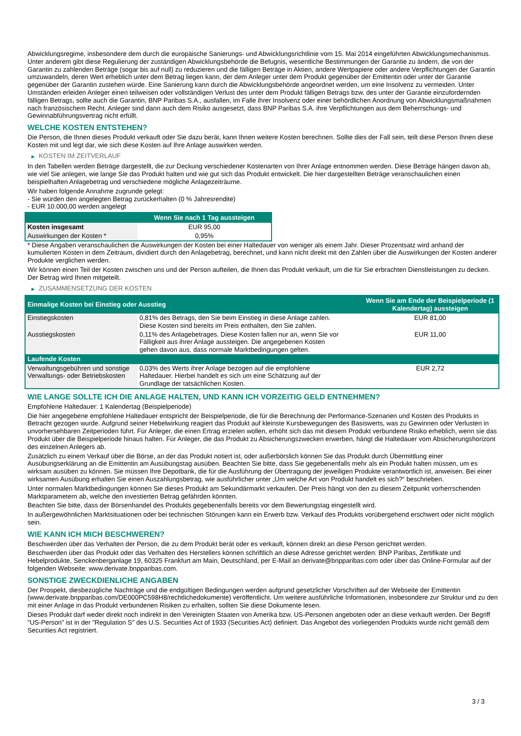Abwicklungsregime, insbesondere dem durch die europäische Sanierungs- und Abwicklungsrichtlinie vom 15. Mai 2014 eingeführten Abwicklungsmechanismus. Unter anderem gibt diese Regulierung der zuständigen Abwicklungsbehörde die Befugnis, wesentliche Bestimmungen der Garantie zu ändern, die von der Garantin zu zahlenden Beträge (sogar bis auf null) zu reduzieren und die fälligen Beträge in Aktien, andere Wertpapiere oder andere Verpflichtungen der Garantin umzuwandeln, deren Wert erheblich unter dem Betrag liegen kann, der dem Anleger unter dem Produkt gegenüber der Emittentin oder unter der Garantie gegenüber der Garantin zustehen würde. Eine Sanierung kann durch die Abwicklungsbehörde angeordnet werden, um eine Insolvenz zu vermeiden. Unter Umständen erleiden Anleger einen teilweisen oder vollständigen Verlust des unter dem Produkt fälligen Betrags bzw. des unter der Garantie einzufordernden fälligen Betrags, sollte auch die Garantin, BNP Paribas S.A., ausfallen, im Falle ihrer Insolvenz oder einer behördlichen Anordnung von Abwicklungsmaßnahmen nach französischem Recht. Anleger sind dann auch dem Risiko ausgesetzt, dass BNP Paribas S.A. ihre Verpflichtungen aus dem Beherrschungs- und Gewinnabführungsvertrag nicht erfüllt.
WELCHE KOSTEN ENTSTEHEN?
Die Person, die Ihnen dieses Produkt verkauft oder Sie dazu berät, kann Ihnen weitere Kosten berechnen. Sollte dies der Fall sein, teilt diese Person Ihnen diese Kosten mit und legt dar, wie sich diese Kosten auf Ihre Anlage auswirken werden.
▶ KOSTEN IM ZEITVERLAUF
In den Tabellen werden Beträge dargestellt, die zur Deckung verschiedener Kostenarten von Ihrer Anlage entnommen werden. Diese Beträge hängen davon ab, wie viel Sie anlegen, wie lange Sie das Produkt halten und wie gut sich das Produkt entwickelt. Die hier dargestellten Beträge veranschaulichen einen beispielhaften Anlagebetrag und verschiedene mögliche Anlagezeiträume.
Wir haben folgende Annahme zugrunde gelegt:
- Sie würden den angelegten Betrag zurückerhalten (0 % Jahresrendite)
- EUR 10.000,00 werden angelegt
| | Wenn Sie nach 1 Tag aussteigen |
| --- | --- |
| Kosten insgesamt | EUR 95,00 |
| Auswirkungen der Kosten * | 0,95% |
* Diese Angaben veranschaulichen die Auswirkungen der Kosten bei einer Haltedauer von weniger als einem Jahr. Dieser Prozentsatz wird anhand der kumulierten Kosten in dem Zeitraum, dividiert durch den Anlagebetrag, berechnet, und kann nicht direkt mit den Zahlen über die Auswirkungen der Kosten anderer Produkte verglichen werden.
Wir können einen Teil der Kosten zwischen uns und der Person aufteilen, die Ihnen das Produkt verkauft, um die für Sie erbrachten Dienstleistungen zu decken. Der Betrag wird Ihnen mitgeteilt.
▶ ZUSAMMENSETZUNG DER KOSTEN
| Einmalige Kosten bei Einstieg oder Ausstieg | | Wenn Sie am Ende der Beispielperiode (1 Kalendertag) aussteigen |
| --- | --- | --- |
| Einstiegskosten | 0,81% des Betrags, den Sie beim Einstieg in diese Anlage zahlen. Diese Kosten sind bereits im Preis enthalten, den Sie zahlen. | EUR 81,00 |
| Ausstiegskosten | 0,11% des Anlagebetrages. Diese Kosten fallen nur an, wenn Sie vor Fälligkeit aus ihrer Anlage aussteigen. Die angegebenen Kosten gehen davon aus, dass normale Marktbedingungen gelten. | EUR 11,00 |
| Laufende Kosten | | |
| Verwaltungsgebühren und sonstige Verwaltungs- oder Betriebskosten | 0,03% des Werts ihrer Anlage bezogen auf die empfohlene Haltedauer. Hierbei handelt es sich um eine Schätzung auf der Grundlage der tatsächlichen Kosten. | EUR 2,72 |
WIE LANGE SOLLTE ICH DIE ANLAGE HALTEN, UND KANN ICH VORZEITIG GELD ENTNEHMEN?
Empfohlene Haltedauer: 1 Kalendertag (Beispielperiode)
Die hier angegebene empfohlene Haltedauer entspricht der Beispielperiode, die für die Berechnung der Performance-Szenarien und Kosten des Produkts in Betracht gezogen wurde. Aufgrund seiner Hebelwirkung reagiert das Produkt auf kleinste Kursbewegungen des Basiswerts, was zu Gewinnen oder Verlusten in unvorhersehbaren Zeitperioden führt. Für Anleger, die einen Ertrag erzielen wollen, erhöht sich das mit diesem Produkt verbundene Risiko erheblich, wenn sie das Produkt über die Beispielperiode hinaus halten. Für Anleger, die das Produkt zu Absicherungszwecken erwerben, hängt die Haltedauer vom Absicherungshorizont des einzelnen Anlegers ab.
Zusätzlich zu einem Verkauf über die Börse, an der das Produkt notiert ist, oder außerbörslich können Sie das Produkt durch Übermittlung einer Ausübungserklärung an die Emittentin am Ausübungstag ausüben. Beachten Sie bitte, dass Sie gegebenenfalls mehr als ein Produkt halten müssen, um es wirksam ausüben zu können. Sie müssen Ihre Depotbank, die für die Ausführung der Übertragung der jeweiligen Produkte verantwortlich ist, anweisen. Bei einer wirksamen Ausübung erhalten Sie einen Auszahlungsbetrag, wie ausführlicher unter „Um welche Art von Produkt handelt es sich?“ beschrieben.
Unter normalen Marktbedingungen können Sie dieses Produkt am Sekundärmarkt verkaufen. Der Preis hängt von den zu diesem Zeitpunkt vorherrschenden Marktparametern ab, welche den investierten Betrag gefährden könnten.
Beachten Sie bitte, dass der Börsenhandel des Produkts gegebenenfalls bereits vor dem Bewertungstag eingestellt wird.
In außergewöhnlichen Marktsituationen oder bei technischen Störungen kann ein Erwerb bzw. Verkauf des Produkts vorübergehend erschwert oder nicht möglich sein.
WIE KANN ICH MICH BESCHWEREN?
Beschwerden über das Verhalten der Person, die zu dem Produkt berät oder es verkauft, können direkt an diese Person gerichtet werden.
Beschwerden über das Produkt oder das Verhalten des Herstellers können schriftlich an diese Adresse gerichtet werden: BNP Paribas, Zertifikate und Hebelprodukte, Senckenberganlage 19, 60325 Frankfurt am Main, Deutschland, per E-Mail an derivate@bnpparibas.com oder über das Online-Formular auf der folgenden Webseite: www.derivate.bnpparibas.com.
SONSTIGE ZWECKDIENLICHE ANGABEN
Der Prospekt, diesbezügliche Nachträge und die endgültigen Bedingungen werden aufgrund gesetzlicher Vorschriften auf der Webseite der Emittentin (www.derivate.bnpparibas.com/DE000PC598H8/rechtlichedokumente) veröffentlicht. Um weitere ausführliche Informationen, insbesondere zur Struktur und zu den mit einer Anlage in das Produkt verbundenen Risiken zu erhalten, sollten Sie diese Dokumente lesen.
Dieses Produkt darf weder direkt noch indirekt in den Vereinigten Staaten von Amerika bzw. US-Personen angeboten oder an diese verkauft werden. Der Begriff "US-Person" ist in der "Regulation S" des U.S. Securities Act of 1933 (Securities Act) definiert. Das Angebot des vorliegenden Produkts wurde nicht gemäß dem Securities Act registriert.
3 / 3